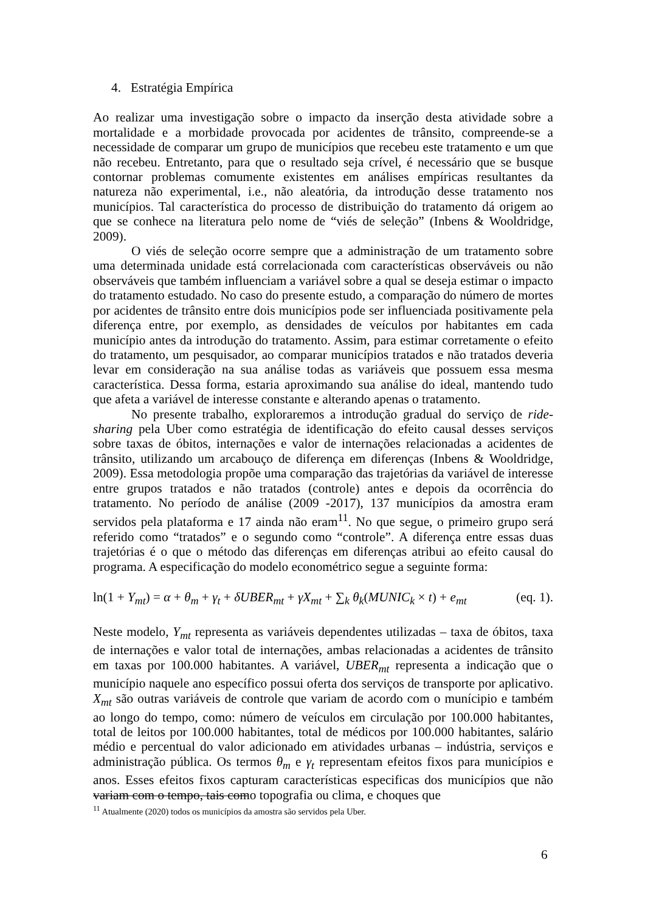4. Estratégia Empírica
Ao realizar uma investigação sobre o impacto da inserção desta atividade sobre a mortalidade e a morbidade provocada por acidentes de trânsito, compreende-se a necessidade de comparar um grupo de municípios que recebeu este tratamento e um que não recebeu. Entretanto, para que o resultado seja crível, é necessário que se busque contornar problemas comumente existentes em análises empíricas resultantes da natureza não experimental, i.e., não aleatória, da introdução desse tratamento nos municípios. Tal característica do processo de distribuição do tratamento dá origem ao que se conhece na literatura pelo nome de “viés de seleção” (Inbens & Wooldridge, 2009).
O viés de seleção ocorre sempre que a administração de um tratamento sobre uma determinada unidade está correlacionada com características observáveis ou não observáveis que também influenciam a variável sobre a qual se deseja estimar o impacto do tratamento estudado. No caso do presente estudo, a comparação do número de mortes por acidentes de trânsito entre dois municípios pode ser influenciada positivamente pela diferença entre, por exemplo, as densidades de veículos por habitantes em cada município antes da introdução do tratamento. Assim, para estimar corretamente o efeito do tratamento, um pesquisador, ao comparar municípios tratados e não tratados deveria levar em consideração na sua análise todas as variáveis que possuem essa mesma característica. Dessa forma, estaria aproximando sua análise do ideal, mantendo tudo que afeta a variável de interesse constante e alterando apenas o tratamento.
No presente trabalho, exploraremos a introdução gradual do serviço de ride-sharing pela Uber como estratégia de identificação do efeito causal desses serviços sobre taxas de óbitos, internações e valor de internações relacionadas a acidentes de trânsito, utilizando um arcabouço de diferença em diferenças (Inbens & Wooldridge, 2009). Essa metodologia propõe uma comparação das trajetórias da variável de interesse entre grupos tratados e não tratados (controle) antes e depois da ocorrência do tratamento. No período de análise (2009 -2017), 137 municípios da amostra eram servidos pela plataforma e 17 ainda não eram<sup>11</sup>. No que segue, o primeiro grupo será referido como “tratados” e o segundo como “controle”. A diferença entre essas duas trajetórias é o que o método das diferenças em diferenças atribui ao efeito causal do programa. A especificação do modelo econométrico segue a seguinte forma:
ln(1 + Y<sub>mt</sub>) = α + θ<sub>m</sub> + γ<sub>t</sub> + δUBER<sub>mt</sub> + γX<sub>mt</sub> + ∑<sub>k</sub> θ<sub>k</sub>(MUNIC<sub>k</sub> × t) + e<sub>mt</sub> (eq. 1).
Neste modelo, Y<sub>mt</sub> representa as variáveis dependentes utilizadas – taxa de óbitos, taxa de internações e valor total de internações, ambas relacionadas a acidentes de trânsito em taxas por 100.000 habitantes. A variável, UBER<sub>mt</sub> representa a indicação que o município naquele ano específico possui oferta dos serviços de transporte por aplicativo. X<sub>mt</sub> são outras variáveis de controle que variam de acordo com o munícipio e também ao longo do tempo, como: número de veículos em circulação por 100.000 habitantes, total de leitos por 100.000 habitantes, total de médicos por 100.000 habitantes, salário médio e percentual do valor adicionado em atividades urbanas – indústria, serviços e administração pública. Os termos θ<sub>m</sub> e γ<sub>t</sub> representam efeitos fixos para municípios e anos. Esses efeitos fixos capturam características especificas dos municípios que não variam com o tempo, tais como topografia ou clima, e choques que
<sup>11</sup> Atualmente (2020) todos os municípios da amostra são servidos pela Uber.
6